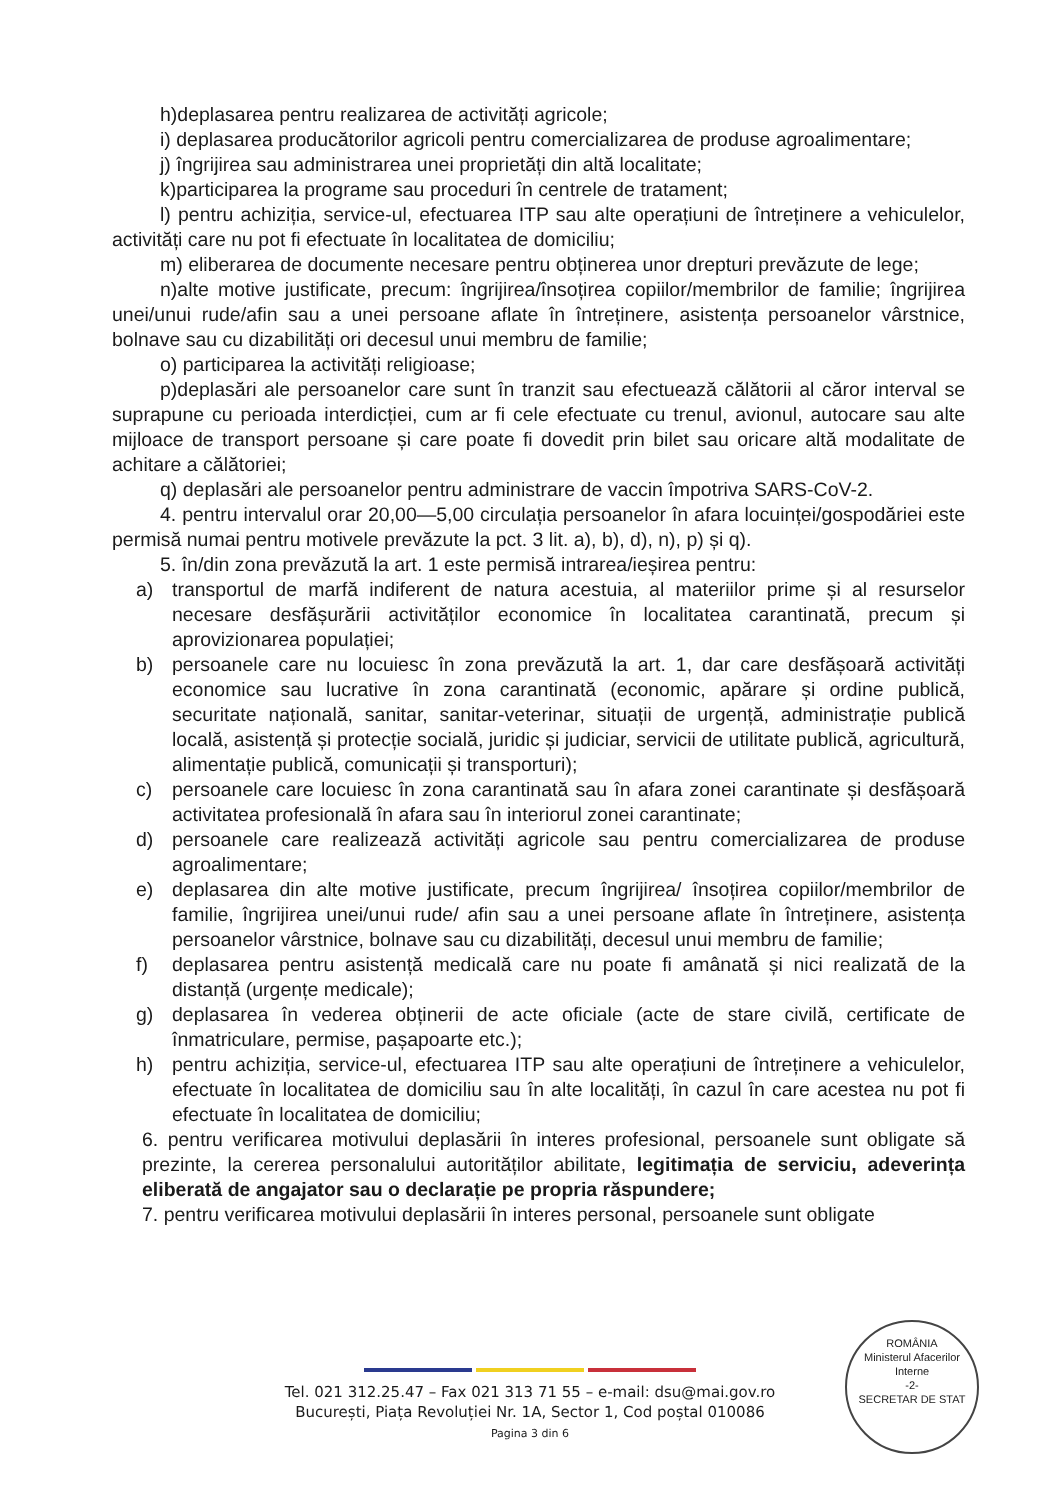h)deplasarea pentru realizarea de activități agricole;
i) deplasarea producătorilor agricoli pentru comercializarea de produse agroalimentare;
j) îngrijirea sau administrarea unei proprietăți din altă localitate;
k)participarea la programe sau proceduri în centrele de tratament;
l) pentru achiziția, service-ul, efectuarea ITP sau alte operațiuni de întreținere a vehiculelor, activități care nu pot fi efectuate în localitatea de domiciliu;
m) eliberarea de documente necesare pentru obținerea unor drepturi prevăzute de lege;
n)alte motive justificate, precum: îngrijirea/însoțirea copiilor/membrilor de familie; îngrijirea unei/unui rude/afin sau a unei persoane aflate în întreținere, asistența persoanelor vârstnice, bolnave sau cu dizabilități ori decesul unui membru de familie;
o) participarea la activități religioase;
p)deplasări ale persoanelor care sunt în tranzit sau efectuează călătorii al căror interval se suprapune cu perioada interdicției, cum ar fi cele efectuate cu trenul, avionul, autocare sau alte mijloace de transport persoane și care poate fi dovedit prin bilet sau oricare altă modalitate de achitare a călătoriei;
q) deplasări ale persoanelor pentru administrare de vaccin împotriva SARS-CoV-2.
4. pentru intervalul orar 20,00—5,00 circulația persoanelor în afara locuinței/gospodăriei este permisă numai pentru motivele prevăzute la pct. 3 lit. a), b), d), n), p) și q).
5. în/din zona prevăzută la art. 1 este permisă intrarea/ieșirea pentru:
a) transportul de marfă indiferent de natura acestuia, al materiilor prime și al resurselor necesare desfășurării activităților economice în localitatea carantinată, precum și aprovizionarea populației;
b) persoanele care nu locuiesc în zona prevăzută la art. 1, dar care desfășoară activități economice sau lucrative în zona carantinată (economic, apărare și ordine publică, securitate națională, sanitar, sanitar-veterinar, situații de urgență, administrație publică locală, asistență și protecție socială, juridic și judiciar, servicii de utilitate publică, agricultură, alimentație publică, comunicații și transporturi);
c) persoanele care locuiesc în zona carantinată sau în afara zonei carantinate și desfășoară activitatea profesională în afara sau în interiorul zonei carantinate;
d) persoanele care realizează activități agricole sau pentru comercializarea de produse agroalimentare;
e) deplasarea din alte motive justificate, precum îngrijirea/ însoțirea copiilor/membrilor de familie, îngrijirea unei/unui rude/ afin sau a unei persoane aflate în întreținere, asistența persoanelor vârstnice, bolnave sau cu dizabilități, decesul unui membru de familie;
f) deplasarea pentru asistență medicală care nu poate fi amânată și nici realizată de la distanță (urgențe medicale);
g) deplasarea în vederea obținerii de acte oficiale (acte de stare civilă, certificate de înmatriculare, permise, pașapoarte etc.);
h) pentru achiziția, service-ul, efectuarea ITP sau alte operațiuni de întreținere a vehiculelor, efectuate în localitatea de domiciliu sau în alte localități, în cazul în care acestea nu pot fi efectuate în localitatea de domiciliu;
6. pentru verificarea motivului deplasării în interes profesional, persoanele sunt obligate să prezinte, la cererea personalului autorităților abilitate, legitimația de serviciu, adeverința eliberată de angajator sau o declarație pe propria răspundere;
7. pentru verificarea motivului deplasării în interes personal, persoanele sunt obligate
Tel. 021 312.25.47 – Fax 021 313 71 55 – e-mail: dsu@mai.gov.ro
București, Piața Revoluției Nr. 1A, Sector 1, Cod poștal 010086
Pagina 3 din 6
ROMÂNIA
Ministerul Afacerilor Interne
-2-
SECRETAR DE STAT